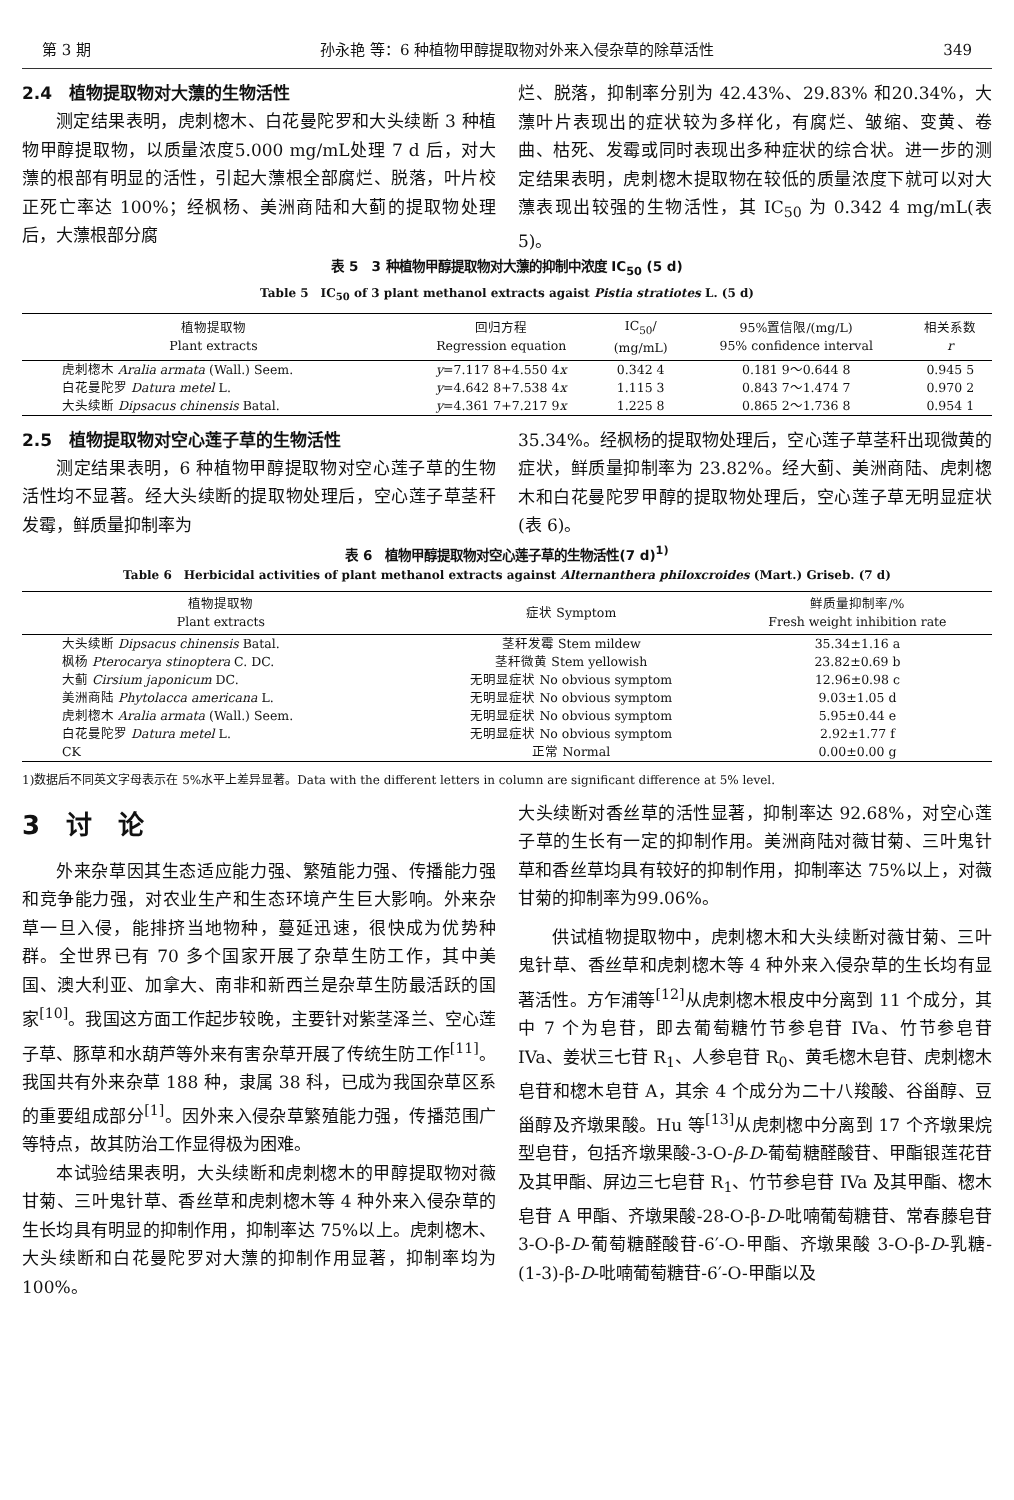第 3 期 孙永艳 等：6 种植物甲醇提取物对外来入侵杂草的除草活性 349
2.4　植物提取物对大薸的生物活性
测定结果表明，虎刺楤木、白花曼陀罗和大头续断 3 种植物甲醇提取物，以质量浓度5.000 mg/mL处理 7 d 后，对大薸的根部有明显的活性，引起大薸根全部腐烂、脱落，叶片校正死亡率达 100%；经枫杨、美洲商陆和大蓟的提取物处理后，大薸根部分腐
烂、脱落，抑制率分别为 42.43%、29.83% 和20.34%，大薸叶片表现出的症状较为多样化，有腐烂、皱缩、变黄、卷曲、枯死、发霉或同时表现出多种症状的综合状。进一步的测定结果表明，虎刺楤木提取物在较低的质量浓度下就可以对大薸表现出较强的生物活性，其 IC<sub>50</sub> 为 0.342 4 mg/mL(表 5)。
表 5　3 种植物甲醇提取物对大薸的抑制中浓度 IC<sub>50</sub> (5 d)
Table 5　IC<sub>50</sub> of 3 plant methanol extracts agaist Pistia stratiotes L. (5 d)
| 植物提取物 Plant extracts | 回归方程 Regression equation | IC<sub>50</sub>/ (mg/mL) | 95%置信限/(mg/L) 95% confidence interval | 相关系数 r |
| --- | --- | --- | --- | --- |
| 虎刺楤木 Aralia armata (Wall.) Seem. | y =7.117 8+4.550 4 x | 0.342 4 | 0.181 9～0.644 8 | 0.945 5 |
| 白花曼陀罗 Datura metel L. | y =4.642 8+7.538 4 x | 1.115 3 | 0.843 7～1.474 7 | 0.970 2 |
| 大头续断 Dipsacus chinensis Batal. | y =4.361 7+7.217 9 x | 1.225 8 | 0.865 2～1.736 8 | 0.954 1 |
2.5　植物提取物对空心莲子草的生物活性
测定结果表明，6 种植物甲醇提取物对空心莲子草的生物活性均不显著。经大头续断的提取物处理后，空心莲子草茎秆发霉，鲜质量抑制率为
35.34%。经枫杨的提取物处理后，空心莲子草茎秆出现微黄的症状，鲜质量抑制率为 23.82%。经大蓟、美洲商陆、虎刺楤木和白花曼陀罗甲醇的提取物处理后，空心莲子草无明显症状(表 6)。
表 6　植物甲醇提取物对空心莲子草的生物活性(7 d)<sup>1)</sup>
Table 6　Herbicidal activities of plant methanol extracts against Alternanthera philoxcroides (Mart.) Griseb. (7 d)
| 植物提取物 Plant extracts | 症状 Symptom | 鲜质量抑制率/% Fresh weight inhibition rate |
| --- | --- | --- |
| 大头续断 Dipsacus chinensis Batal. | 茎秆发霉 Stem mildew | 35.34±1.16 a |
| 枫杨 Pterocarya stinoptera C. DC. | 茎秆微黄 Stem yellowish | 23.82±0.69 b |
| 大蓟 Cirsium japonicum DC. | 无明显症状 No obvious symptom | 12.96±0.98 c |
| 美洲商陆 Phytolacca americana L. | 无明显症状 No obvious symptom | 9.03±1.05 d |
| 虎刺楤木 Aralia armata (Wall.) Seem. | 无明显症状 No obvious symptom | 5.95±0.44 e |
| 白花曼陀罗 Datura metel L. | 无明显症状 No obvious symptom | 2.92±1.77 f |
| CK | 正常 Normal | 0.00±0.00 g |
1)数据后不同英文字母表示在 5%水平上差异显著。Data with the different letters in column are significant difference at 5% level.
3　讨　论
外来杂草因其生态适应能力强、繁殖能力强、传播能力强和竞争能力强，对农业生产和生态环境产生巨大影响。外来杂草一旦入侵，能排挤当地物种，蔓延迅速，很快成为优势种群。全世界已有 70 多个国家开展了杂草生防工作，其中美国、澳大利亚、加拿大、南非和新西兰是杂草生防最活跃的国家<sup>[10]</sup>。我国这方面工作起步较晚，主要针对紫茎泽兰、空心莲子草、豚草和水葫芦等外来有害杂草开展了传统生防工作<sup>[11]</sup>。我国共有外来杂草 188 种，隶属 38 科，已成为我国杂草区系的重要组成部分<sup>[1]</sup>。因外来入侵杂草繁殖能力强，传播范围广等特点，故其防治工作显得极为困难。
本试验结果表明，大头续断和虎刺楤木的甲醇提取物对薇甘菊、三叶鬼针草、香丝草和虎刺楤木等 4 种外来入侵杂草的生长均具有明显的抑制作用，抑制率达 75%以上。虎刺楤木、大头续断和白花曼陀罗对大薸的抑制作用显著，抑制率均为 100%。
大头续断对香丝草的活性显著，抑制率达 92.68%，对空心莲子草的生长有一定的抑制作用。美洲商陆对薇甘菊、三叶鬼针草和香丝草均具有较好的抑制作用，抑制率达 75%以上，对薇甘菊的抑制率为99.06%。
供试植物提取物中，虎刺楤木和大头续断对薇甘菊、三叶鬼针草、香丝草和虎刺楤木等 4 种外来入侵杂草的生长均有显著活性。方乍浦等<sup>[12]</sup>从虎刺楤木根皮中分离到 11 个成分，其中 7 个为皂苷，即去葡萄糖竹节参皂苷 IVa、竹节参皂苷 IVa、姜状三七苷 R<sub>1</sub>、人参皂苷 R<sub>0</sub>、黄毛楤木皂苷、虎刺楤木皂苷和楤木皂苷 A，其余 4 个成分为二十八羧酸、谷甾醇、豆甾醇及齐墩果酸。Hu 等<sup>[13]</sup>从虎刺楤中分离到 17 个齐墩果烷型皂苷，包括齐墩果酸-3-O-β-D-葡萄糖醛酸苷、甲酯银莲花苷及其甲酯、屏边三七皂苷 R<sub>1</sub>、竹节参皂苷 IVa 及其甲酯、楤木皂苷 A 甲酯、齐墩果酸-28-O-β-D-吡喃葡萄糖苷、常春藤皂苷 3-O-β-D-葡萄糖醛酸苷-6′-O-甲酯、齐墩果酸 3-O-β-D-乳糖-(1-3)-β-D-吡喃葡萄糖苷-6′-O-甲酯以及